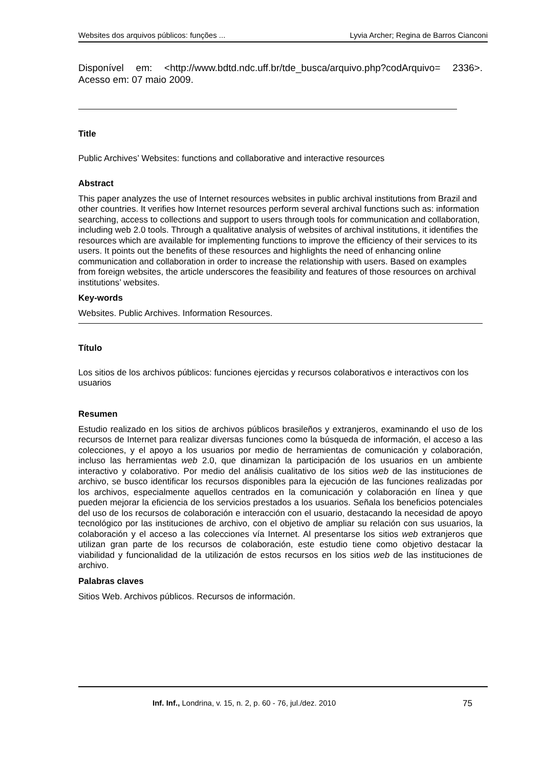Websites dos arquivos públicos: funções ... Lyvia Archer; Regina de Barros Cianconi
Disponível em: <http://www.bdtd.ndc.uff.br/tde_busca/arquivo.php?codArquivo= 2336>. Acesso em: 07 maio 2009.
Title
Public Archives’ Websites: functions and collaborative and interactive resources
Abstract
This paper analyzes the use of Internet resources websites in public archival institutions from Brazil and other countries. It verifies how Internet resources perform several archival functions such as: information searching, access to collections and support to users through tools for communication and collaboration, including web 2.0 tools. Through a qualitative analysis of websites of archival institutions, it identifies the resources which are available for implementing functions to improve the efficiency of their services to its users. It points out the benefits of these resources and highlights the need of enhancing online communication and collaboration in order to increase the relationship with users. Based on examples from foreign websites, the article underscores the feasibility and features of those resources on archival institutions’ websites.
Key-words
Websites. Public Archives. Information Resources.
Título
Los sitios de los archivos públicos: funciones ejercidas y recursos colaborativos e interactivos con los usuarios
Resumen
Estudio realizado en los sitios de archivos públicos brasileños y extranjeros, examinando el uso de los recursos de Internet para realizar diversas funciones como la búsqueda de información, el acceso a las colecciones, y el apoyo a los usuarios por medio de herramientas de comunicación y colaboración, incluso las herramientas web 2.0, que dinamizan la participación de los usuarios en un ambiente interactivo y colaborativo. Por medio del análisis cualitativo de los sitios web de las instituciones de archivo, se busco identificar los recursos disponibles para la ejecución de las funciones realizadas por los archivos, especialmente aquellos centrados en la comunicación y colaboración en línea y que pueden mejorar la eficiencia de los servicios prestados a los usuarios. Señala los beneficios potenciales del uso de los recursos de colaboración e interacción con el usuario, destacando la necesidad de apoyo tecnológico por las instituciones de archivo, con el objetivo de ampliar su relación con sus usuarios, la colaboración y el acceso a las colecciones vía Internet. Al presentarse los sitios web extranjeros que utilizan gran parte de los recursos de colaboración, este estudio tiene como objetivo destacar la viabilidad y funcionalidad de la utilización de estos recursos en los sitios web de las instituciones de archivo.
Palabras claves
Sitios Web. Archivos públicos. Recursos de información.
Inf. Inf., Londrina, v. 15, n. 2, p. 60 - 76, jul./dez. 2010 75